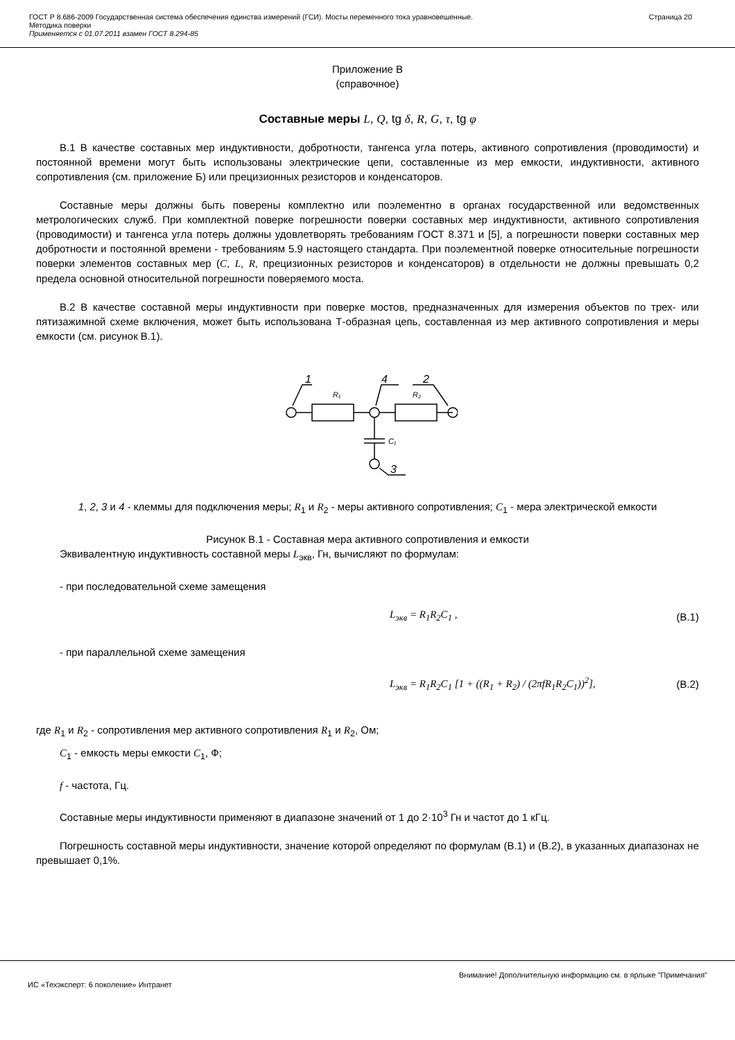ГОСТ Р 8.686-2009 Государственная система обеспечения единства измерений (ГСИ). Мосты переменного тока уравновешенные.
Методика поверки
Применяется с 01.07.2011 взамен ГОСТ 8.294-85
Страница 20
Приложение В
(справочное)
Составные меры L, Q, tg δ, R, G, τ, tg φ
В.1 В качестве составных мер индуктивности, добротности, тангенса угла потерь, активного сопротивления (проводимости) и постоянной времени могут быть использованы электрические цепи, составленные из мер емкости, индуктивности, активного сопротивления (см. приложение Б) или прецизионных резисторов и конденсаторов.
Составные меры должны быть поверены комплектно или поэлементно в органах государственной или ведомственных метрологических служб. При комплектной поверке погрешности поверки составных мер индуктивности, активного сопротивления (проводимости) и тангенса угла потерь должны удовлетворять требованиям ГОСТ 8.371 и [5], а погрешности поверки составных мер добротности и постоянной времени - требованиям 5.9 настоящего стандарта. При поэлементной поверке относительные погрешности поверки элементов составных мер (C, L, R, прецизионных резисторов и конденсаторов) в отдельности не должны превышать 0,2 предела основной относительной погрешности поверяемого моста.
В.2 В качестве составной меры индуктивности при поверке мостов, предназначенных для измерения объектов по трех- или пятизажимной схеме включения, может быть использована Т-образная цепь, составленная из мер активного сопротивления и меры емкости (см. рисунок В.1).
1
4
2
3
R₁
R₂
C₁
1, 2, 3 и 4 - клеммы для подключения меры; R<sub>1</sub> и R<sub>2</sub> - меры активного сопротивления; C<sub>1</sub> - мера электрической емкости
Рисунок В.1 - Составная мера активного сопротивления и емкости
Эквивалентную индуктивность составной меры L<sub>экв</sub>, Гн, вычисляют по формулам:
- при последовательной схеме замещения
L<sub>экв</sub> = R<sub>1</sub>R<sub>2</sub>C<sub>1</sub> , (В.1)
- при параллельной схеме замещения
L<sub>экв</sub> = R<sub>1</sub>R<sub>2</sub>C<sub>1</sub> [1 + ((R<sub>1</sub> + R<sub>2</sub>) / (2πfR<sub>1</sub>R<sub>2</sub>C<sub>1</sub>))<sup>2</sup>], (В.2)
где R<sub>1</sub> и R<sub>2</sub> - сопротивления мер активного сопротивления R<sub>1</sub> и R<sub>2</sub>, Ом;
C<sub>1</sub> - емкость меры емкости C<sub>1</sub>, Ф;
f - частота, Гц.
Составные меры индуктивности применяют в диапазоне значений от 1 до 2·10<sup>3</sup> Гн и частот до 1 кГц.
Погрешность составной меры индуктивности, значение которой определяют по формулам (В.1) и (В.2), в указанных диапазонах не превышает 0,1%.
Внимание! Дополнительную информацию см. в ярлыке "Примечания"
ИС «Техэксперт: 6 поколение» Интранет